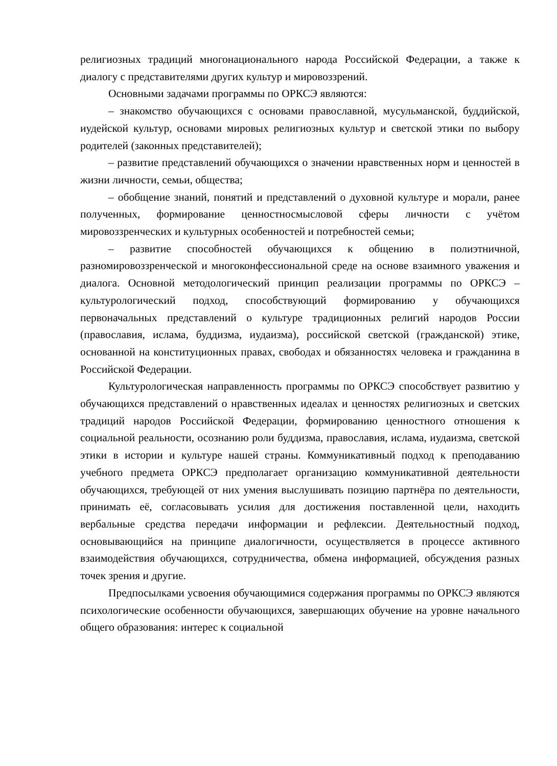религиозных традиций многонационального народа Российской Федерации, а также к диалогу с представителями других культур и мировоззрений.
Основными задачами программы по ОРКСЭ являются:
– знакомство обучающихся с основами православной, мусульманской, буддийской, иудейской культур, основами мировых религиозных культур и светской этики по выбору родителей (законных представителей);
– развитие представлений обучающихся о значении нравственных норм и ценностей в жизни личности, семьи, общества;
– обобщение знаний, понятий и представлений о духовной культуре и морали, ранее полученных, формирование ценностносмысловой сферы личности с учётом мировоззренческих и культурных особенностей и потребностей семьи;
– развитие способностей обучающихся к общению в полиэтничной, разномировоззренческой и многоконфессиональной среде на основе взаимного уважения и диалога. Основной методологический принцип реализации программы по ОРКСЭ – культурологический подход, способствующий формированию у обучающихся первоначальных представлений о культуре традиционных религий народов России (православия, ислама, буддизма, иудаизма), российской светской (гражданской) этике, основанной на конституционных правах, свободах и обязанностях человека и гражданина в Российской Федерации.
Культурологическая направленность программы по ОРКСЭ способствует развитию у обучающихся представлений о нравственных идеалах и ценностях религиозных и светских традиций народов Российской Федерации, формированию ценностного отношения к социальной реальности, осознанию роли буддизма, православия, ислама, иудаизма, светской этики в истории и культуре нашей страны. Коммуникативный подход к преподаванию учебного предмета ОРКСЭ предполагает организацию коммуникативной деятельности обучающихся, требующей от них умения выслушивать позицию партнёра по деятельности, принимать её, согласовывать усилия для достижения поставленной цели, находить вербальные средства передачи информации и рефлексии. Деятельностный подход, основывающийся на принципе диалогичности, осуществляется в процессе активного взаимодействия обучающихся, сотрудничества, обмена информацией, обсуждения разных точек зрения и другие.
Предпосылками усвоения обучающимися содержания программы по ОРКСЭ являются психологические особенности обучающихся, завершающих обучение на уровне начального общего образования: интерес к социальной